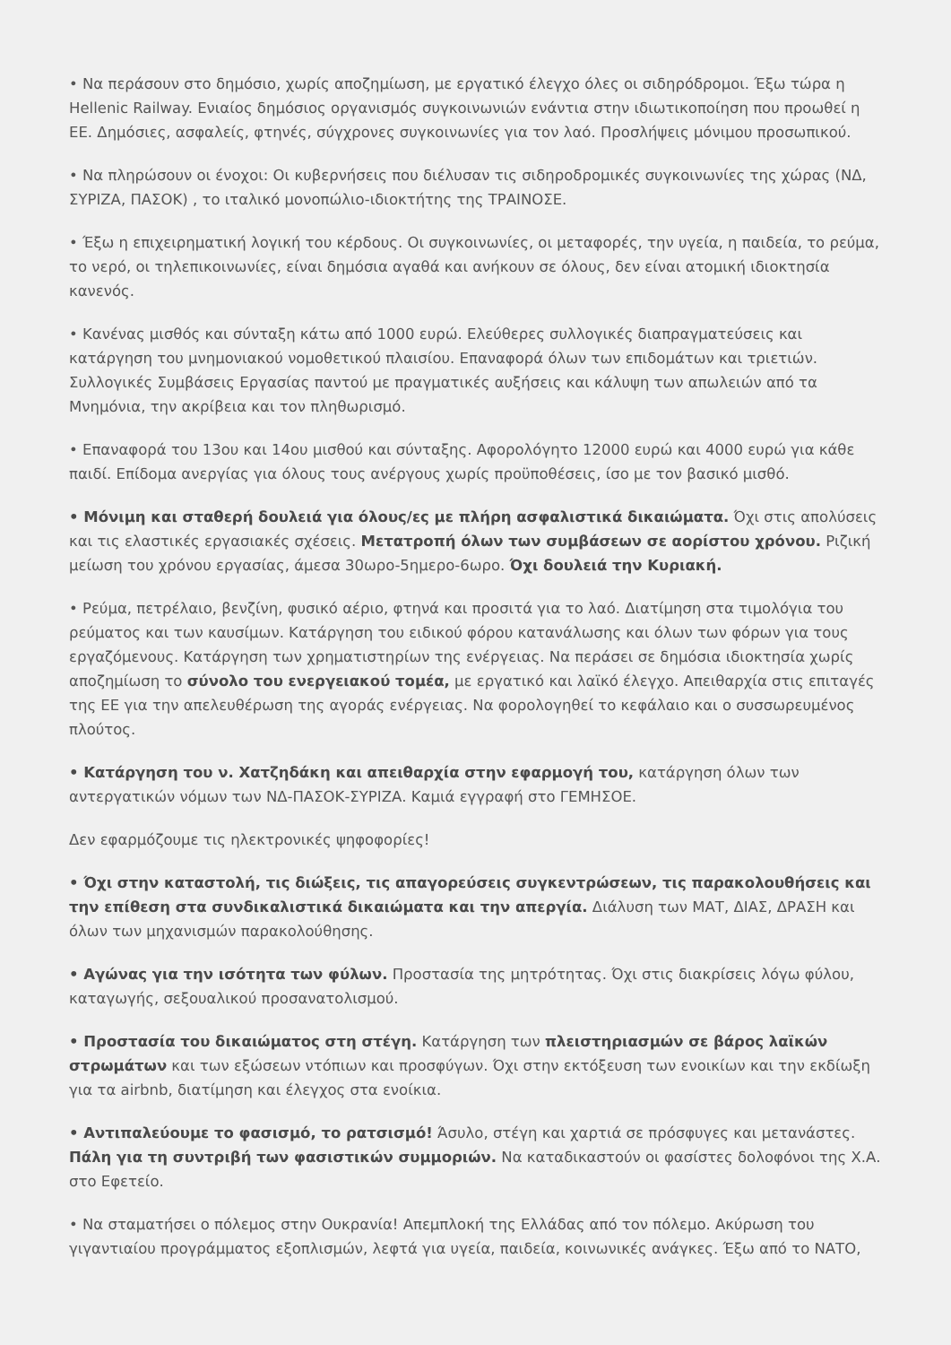• Να περάσουν στο δημόσιο, χωρίς αποζημίωση, με εργατικό έλεγχο όλες οι σιδηρόδρομοι. Έξω τώρα η Hellenic Railway. Ενιαίος δημόσιος οργανισμός συγκοινωνιών ενάντια στην ιδιωτικοποίηση που προωθεί η ΕΕ. Δημόσιες, ασφαλείς, φτηνές, σύγχρονες συγκοινωνίες για τον λαό. Προσλήψεις μόνιμου προσωπικού.
• Να πληρώσουν οι ένοχοι: Οι κυβερνήσεις που διέλυσαν τις σιδηροδρομικές συγκοινωνίες της χώρας (ΝΔ, ΣΥΡΙΖΑ, ΠΑΣΟΚ) , το ιταλικό μονοπώλιο-ιδιοκτήτης της ΤΡΑΙΝΟΣΕ.
• Έξω η επιχειρηματική λογική του κέρδους. Οι συγκοινωνίες, οι μεταφορές, την υγεία, η παιδεία, το ρεύμα, το νερό, οι τηλεπικοινωνίες, είναι δημόσια αγαθά και ανήκουν σε όλους, δεν είναι ατομική ιδιοκτησία κανενός.
• Κανένας μισθός και σύνταξη κάτω από 1000 ευρώ. Ελεύθερες συλλογικές διαπραγματεύσεις και κατάργηση του μνημονιακού νομοθετικού πλαισίου. Επαναφορά όλων των επιδομάτων και τριετιών. Συλλογικές Συμβάσεις Εργασίας παντού με πραγματικές αυξήσεις και κάλυψη των απωλειών από τα Μνημόνια, την ακρίβεια και τον πληθωρισμό.
• Επαναφορά του 13ου και 14ου μισθού και σύνταξης. Αφορολόγητο 12000 ευρώ και 4000 ευρώ για κάθε παιδί. Επίδομα ανεργίας για όλους τους ανέργους χωρίς προϋποθέσεις, ίσο με τον βασικό μισθό.
• Μόνιμη και σταθερή δουλειά για όλους/ες με πλήρη ασφαλιστικά δικαιώματα. Όχι στις απολύσεις και τις ελαστικές εργασιακές σχέσεις. Μετατροπή όλων των συμβάσεων σε αορίστου χρόνου. Ριζική μείωση του χρόνου εργασίας, άμεσα 30ωρο-5ημερο-6ωρο. Όχι δουλειά την Κυριακή.
• Ρεύμα, πετρέλαιο, βενζίνη, φυσικό αέριο, φτηνά και προσιτά για το λαό. Διατίμηση στα τιμολόγια του ρεύματος και των καυσίμων. Κατάργηση του ειδικού φόρου κατανάλωσης και όλων των φόρων για τους εργαζόμενους. Κατάργηση των χρηματιστηρίων της ενέργειας. Να περάσει σε δημόσια ιδιοκτησία χωρίς αποζημίωση το σύνολο του ενεργειακού τομέα, με εργατικό και λαϊκό έλεγχο. Απειθαρχία στις επιταγές της ΕΕ για την απελευθέρωση της αγοράς ενέργειας. Να φορολογηθεί το κεφάλαιο και ο συσσωρευμένος πλούτος.
• Κατάργηση του ν. Χατζηδάκη και απειθαρχία στην εφαρμογή του, κατάργηση όλων των αντεργατικών νόμων των ΝΔ-ΠΑΣΟΚ-ΣΥΡΙΖΑ. Καμιά εγγραφή στο ΓΕΜΗΣΟΕ.
Δεν εφαρμόζουμε τις ηλεκτρονικές ψηφοφορίες!
• Όχι στην καταστολή, τις διώξεις, τις απαγορεύσεις συγκεντρώσεων, τις παρακολουθήσεις και την επίθεση στα συνδικαλιστικά δικαιώματα και την απεργία. Διάλυση των ΜΑΤ, ΔΙΑΣ, ΔΡΑΣΗ και όλων των μηχανισμών παρακολούθησης.
• Αγώνας για την ισότητα των φύλων. Προστασία της μητρότητας. Όχι στις διακρίσεις λόγω φύλου, καταγωγής, σεξουαλικού προσανατολισμού.
• Προστασία του δικαιώματος στη στέγη. Κατάργηση των πλειστηριασμών σε βάρος λαϊκών στρωμάτων και των εξώσεων ντόπιων και προσφύγων. Όχι στην εκτόξευση των ενοικίων και την εκδίωξη για τα airbnb, διατίμηση και έλεγχος στα ενοίκια.
• Αντιπαλεύουμε το φασισμό, το ρατσισμό! Άσυλο, στέγη και χαρτιά σε πρόσφυγες και μετανάστες. Πάλη για τη συντριβή των φασιστικών συμμοριών. Να καταδικαστούν οι φασίστες δολοφόνοι της Χ.Α. στο Εφετείο.
• Να σταματήσει ο πόλεμος στην Ουκρανία! Απεμπλοκή της Ελλάδας από τον πόλεμο. Ακύρωση του γιγαντιαίου προγράμματος εξοπλισμών, λεφτά για υγεία, παιδεία, κοινωνικές ανάγκες. Έξω από το ΝΑΤΟ,